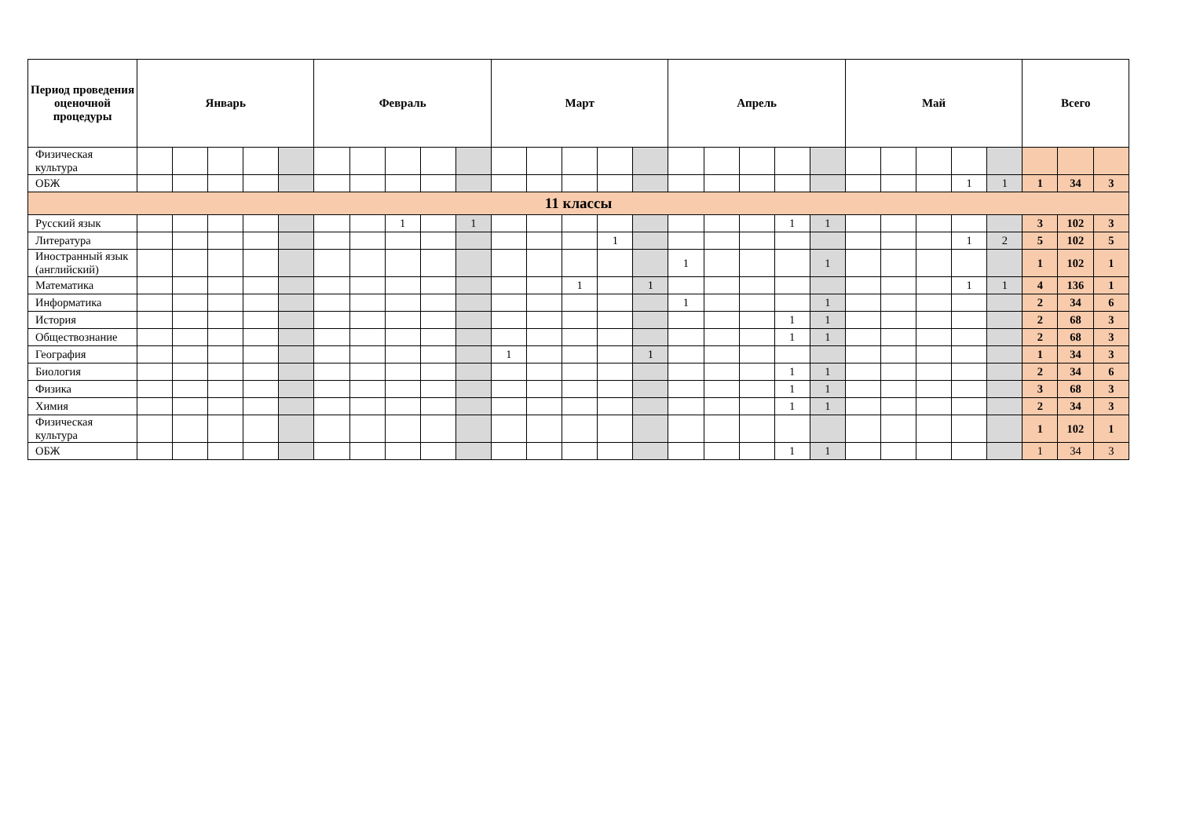| Период проведения оценочной процедуры | Январь | | | | | Февраль | | | | | Март | | | | | Апрель | | | | | Май | | | | | Всего | | |
| --- | --- | --- | --- | --- | --- | --- | --- | --- | --- | --- | --- | --- | --- | --- | --- | --- | --- | --- | --- | --- | --- | --- | --- | --- | --- | --- | --- | --- |
| Физическая культура | | | | | | | | | | | | | | | | | | | | | | | | | | | | |
| ОБЖ | | | | | | | | | | | | | | | | | | | | | | | | 1 | 1 | 1 | 34 | 3 |
| 11 классы | | | | | | | | | | | | | | | | | | | | | | | | | | | | |
| Русский язык | | | | | | | | 1 | | 1 | | | | | | | | | 1 | 1 | | | | | | 3 | 102 | 3 |
| Литература | | | | | | | | | | | | | | 1 | | | | | | | | | | 1 | 2 | 5 | 102 | 5 |
| Иностранный язык (английский) | | | | | | | | | | | | | | | | 1 | | | | 1 | | | | | | 1 | 102 | 1 |
| Математика | | | | | | | | | | | | | 1 | | 1 | | | | | | | | | 1 | 1 | 4 | 136 | 1 |
| Информатика | | | | | | | | | | | | | | | | 1 | | | | 1 | | | | | | 2 | 34 | 6 |
| История | | | | | | | | | | | | | | | | | | | 1 | 1 | | | | | | 2 | 68 | 3 |
| Обществознание | | | | | | | | | | | | | | | | | | | 1 | 1 | | | | | | 2 | 68 | 3 |
| География | | | | | | | | | | | 1 | | | | 1 | | | | | | | | | | | 1 | 34 | 3 |
| Биология | | | | | | | | | | | | | | | | | | | 1 | 1 | | | | | | 2 | 34 | 6 |
| Физика | | | | | | | | | | | | | | | | | | | 1 | 1 | | | | | | 3 | 68 | 3 |
| Химия | | | | | | | | | | | | | | | | | | | 1 | 1 | | | | | | 2 | 34 | 3 |
| Физическая культура | | | | | | | | | | | | | | | | | | | | | | | | | | 1 | 102 | 1 |
| ОБЖ | | | | | | | | | | | | | | | | | | | 1 | 1 | | | | | | 1 | 34 | 3 |